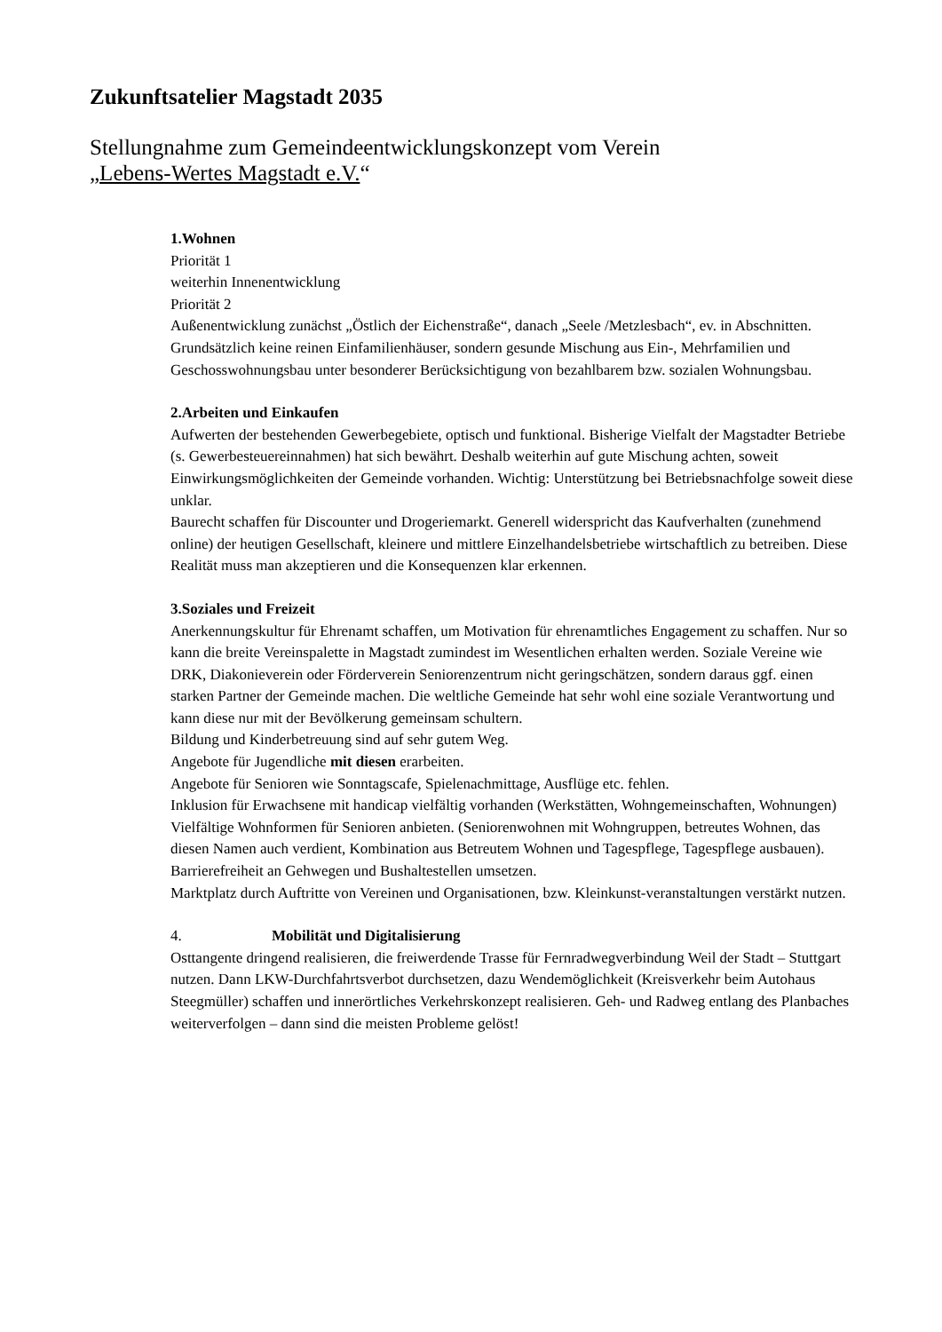Zukunftsatelier Magstadt 2035
Stellungnahme zum Gemeindeentwicklungskonzept vom Verein
„Lebens-Wertes Magstadt e.V.“
1. Wohnen
Priorität 1
weiterhin Innenentwicklung
Priorität 2
Außenentwicklung zunächst „Östlich der Eichenstraße“, danach „Seele /Metzlesbach“, ev. in Abschnitten.
Grundsätzlich keine reinen Einfamilienhäuser, sondern gesunde Mischung aus Ein-, Mehrfamilien und Geschosswohnungsbau unter besonderer Berücksichtigung von bezahlbarem bzw. sozialen Wohnungsbau.
2. Arbeiten und Einkaufen
Aufwerten der bestehenden Gewerbegebiete, optisch und funktional. Bisherige Vielfalt der Magstadter Betriebe (s. Gewerbesteuereinnahmen) hat sich bewährt. Deshalb weiterhin auf gute Mischung achten, soweit Einwirkungsmöglichkeiten der Gemeinde vorhanden. Wichtig: Unterstützung bei Betriebsnachfolge soweit diese unklar.
Baurecht schaffen für Discounter und Drogeriemarkt. Generell widerspricht das Kaufverhalten (zunehmend online) der heutigen Gesellschaft, kleinere und mittlere Einzelhandelsbetriebe wirtschaftlich zu betreiben. Diese Realität muss man akzeptieren und die Konsequenzen klar erkennen.
3. Soziales und Freizeit
Anerkennungskultur für Ehrenamt schaffen, um Motivation für ehrenamtliches Engagement zu schaffen. Nur so kann die breite Vereinspalette in Magstadt zumindest im Wesentlichen erhalten werden. Soziale Vereine wie DRK, Diakonieverein oder Förderverein Seniorenzentrum nicht geringschätzen, sondern daraus ggf. einen starken Partner der Gemeinde machen. Die weltliche Gemeinde hat sehr wohl eine soziale Verantwortung und kann diese nur mit der Bevölkerung gemeinsam schultern.
Bildung und Kinderbetreuung sind auf sehr gutem Weg.
Angebote für Jugendliche mit diesen erarbeiten.
Angebote für Senioren wie Sonntagscafe, Spielenachmittage, Ausflüge etc. fehlen.
Inklusion für Erwachsene mit handicap vielfältig vorhanden (Werkstätten, Wohngemeinschaften, Wohnungen)
Vielfältige Wohnformen für Senioren anbieten. (Seniorenwohnen mit Wohngruppen, betreutes Wohnen, das diesen Namen auch verdient, Kombination aus Betreutem Wohnen und Tagespflege, Tagespflege ausbauen). Barrierefreiheit an Gehwegen und Bushaltestellen umsetzen.
Marktplatz durch Auftritte von Vereinen und Organisationen, bzw. Kleinkunst-veranstaltungen verstärkt nutzen.
4. Mobilität und Digitalisierung
Osttangente dringend realisieren, die freiwerdende Trasse für Fernradwegverbindung Weil der Stadt – Stuttgart nutzen. Dann LKW-Durchfahrtsverbot durchsetzen, dazu Wendemöglichkeit (Kreisverkehr beim Autohaus Steegmüller) schaffen und innerörtliches Verkehrskonzept realisieren. Geh- und Radweg entlang des Planbaches weiterverfolgen – dann sind die meisten Probleme gelöst!